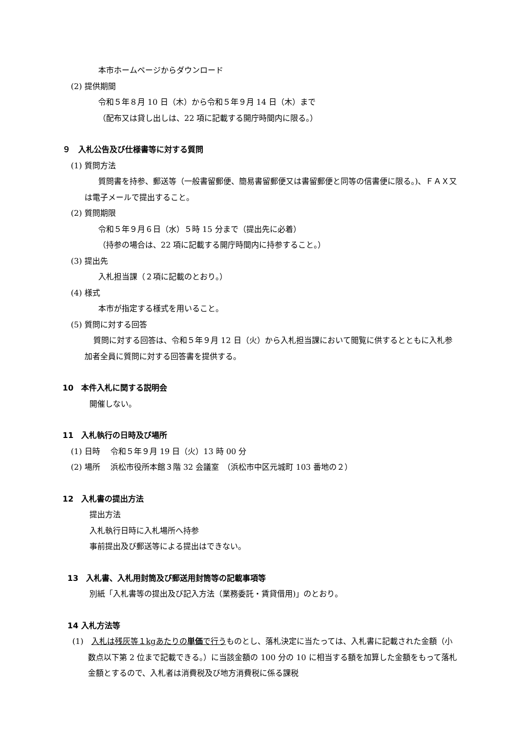本市ホームページからダウンロード
(2) 提供期間
令和５年８月 10 日（木）から令和５年９月 14 日（木）まで
（配布又は貸し出しは、22 項に記載する開庁時間内に限る。）
９　入札公告及び仕様書等に対する質問
(1) 質問方法
質問書を持参、郵送等（一般書留郵便、簡易書留郵便又は書留郵便と同等の信書便に限る。)、ＦＡＸ又は電子メールで提出すること。
(2) 質問期限
令和５年９月６日（水）５時 15 分まで（提出先に必着）
（持参の場合は、22 項に記載する開庁時間内に持参すること。）
(3) 提出先
入札担当課（２項に記載のとおり。）
(4) 様式
本市が指定する様式を用いること。
(5) 質問に対する回答
質問に対する回答は、令和５年９月 12 日（火）から入札担当課において閲覧に供するとともに入札参加者全員に質問に対する回答書を提供する。
10　本件入札に関する説明会
開催しない。
11　入札執行の日時及び場所
(1) 日時　 令和５年９月 19 日（火）13 時 00 分
(2) 場所　 浜松市役所本館３階 32 会議室　（浜松市中区元城町 103 番地の２）
12　入札書の提出方法
提出方法
入札執行日時に入札場所へ持参
事前提出及び郵送等による提出はできない。
13　入札書、入札用封筒及び郵送用封筒等の記載事項等
別紙「入札書等の提出及び記入方法（業務委託・賃貸借用)」のとおり。
14 入札方法等
(1)　入札は残灰等１kgあたりの単価で行うものとし、落札決定に当たっては、入札書に記載された金額（小数点以下第 2 位まで記載できる。）に当該金額の 100 分の 10 に相当する額を加算した金額をもって落札金額とするので、入札者は消費税及び地方消費税に係る課税